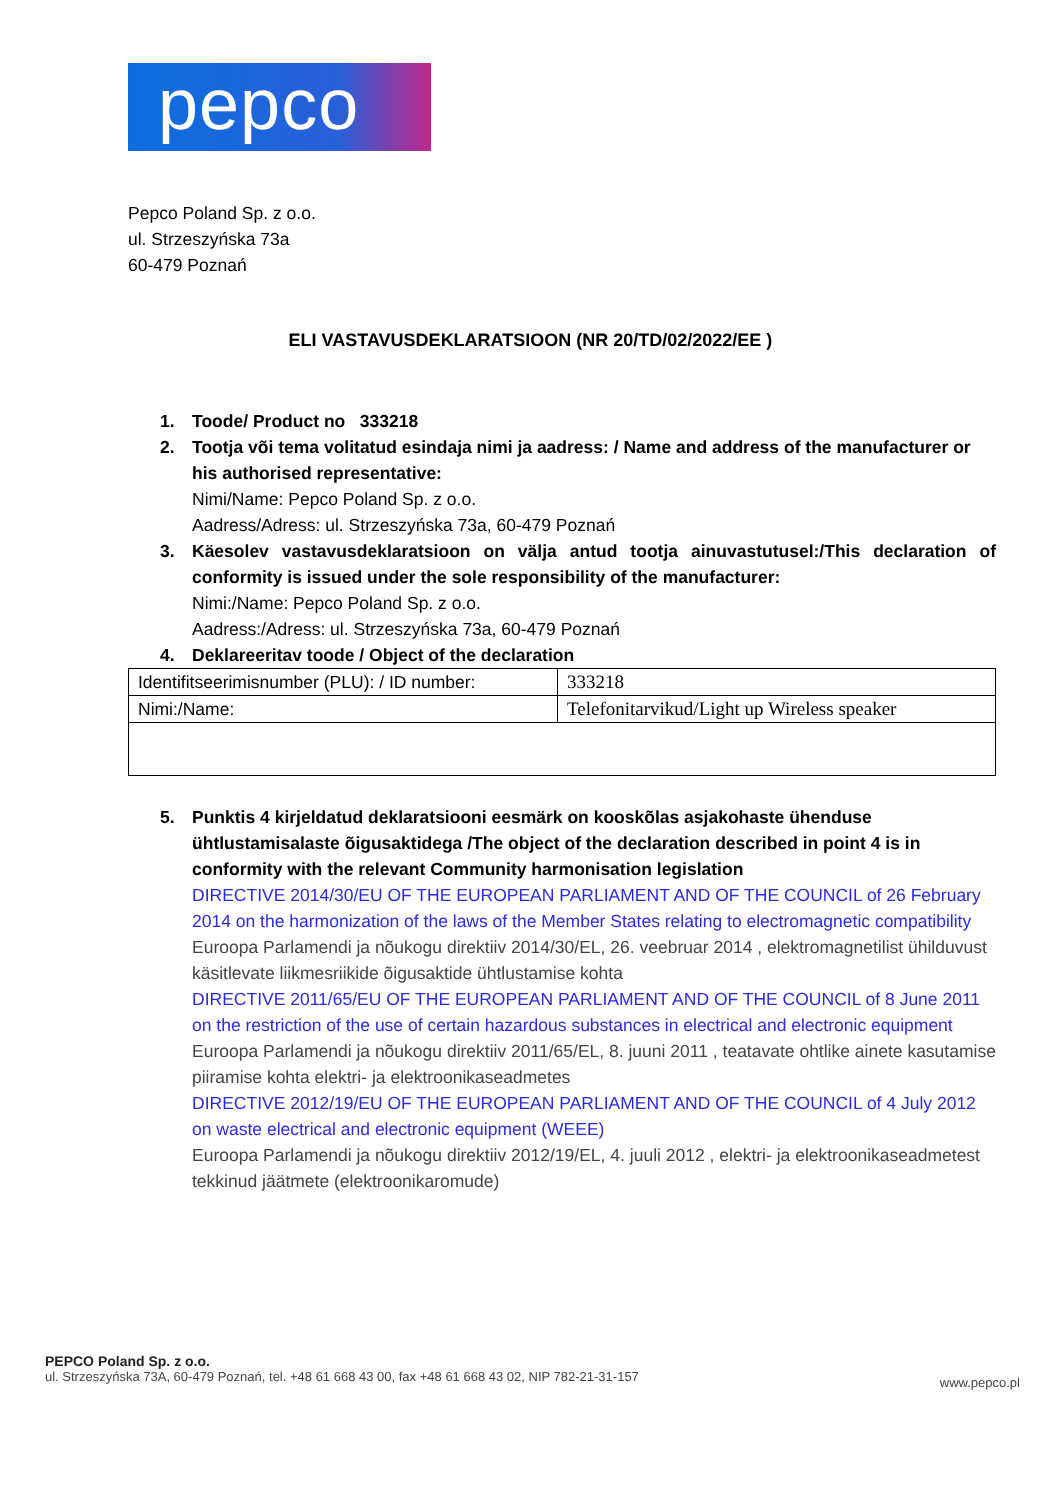pepco
Pepco Poland Sp. z o.o.
ul. Strzeszyńska 73a
60-479 Poznań
ELI VASTAVUSDEKLARATSIOON (NR 20/TD/02/2022/EE )
1. Toode/ Product no 333218
2. Tootja või tema volitatud esindaja nimi ja aadress: / Name and address of the manufacturer or his authorised representative:
Nimi/Name: Pepco Poland Sp. z o.o.
Aadress/Adress: ul. Strzeszyńska 73a, 60-479 Poznań
3. Käesolev vastavusdeklaratsioon on välja antud tootja ainuvastutusel:/This declaration of conformity is issued under the sole responsibility of the manufacturer:
Nimi:/Name: Pepco Poland Sp. z o.o.
Aadress:/Adress: ul. Strzeszyńska 73a, 60-479 Poznań
4. Deklareeritav toode / Object of the declaration
| Identifitseerimisnumber (PLU): / ID number: | 333218 |
| Nimi:/Name: | Telefonitarvikud/Light up Wireless speaker |
5. Punktis 4 kirjeldatud deklaratsiooni eesmärk on kooskõlas asjakohaste ühenduse ühtlustamisalaste õigusaktidega /The object of the declaration described in point 4 is in conformity with the relevant Community harmonisation legislation
DIRECTIVE 2014/30/EU OF THE EUROPEAN PARLIAMENT AND OF THE COUNCIL of 26 February 2014 on the harmonization of the laws of the Member States relating to electromagnetic compatibility
Euroopa Parlamendi ja nõukogu direktiiv 2014/30/EL, 26. veebruar 2014 , elektromagnetilist ühilduvust käsitlevate liikmesriikide õigusaktide ühtlustamise kohta
DIRECTIVE 2011/65/EU OF THE EUROPEAN PARLIAMENT AND OF THE COUNCIL of 8 June 2011 on the restriction of the use of certain hazardous substances in electrical and electronic equipment
Euroopa Parlamendi ja nõukogu direktiiv 2011/65/EL, 8. juuni 2011 , teatavate ohtlike ainete kasutamise piiramise kohta elektri- ja elektroonikaseadmetes
DIRECTIVE 2012/19/EU OF THE EUROPEAN PARLIAMENT AND OF THE COUNCIL of 4 July 2012 on waste electrical and electronic equipment (WEEE)
Euroopa Parlamendi ja nõukogu direktiiv 2012/19/EL, 4. juuli 2012 , elektri- ja elektroonikaseadmetest tekkinud jäätmete (elektroonikaromude)
PEPCO Poland Sp. z o.o.
ul. Strzeszyńska 73A, 60-479 Poznań, tel. +48 61 668 43 00, fax +48 61 668 43 02, NIP 782-21-31-157
www.pepco.pl